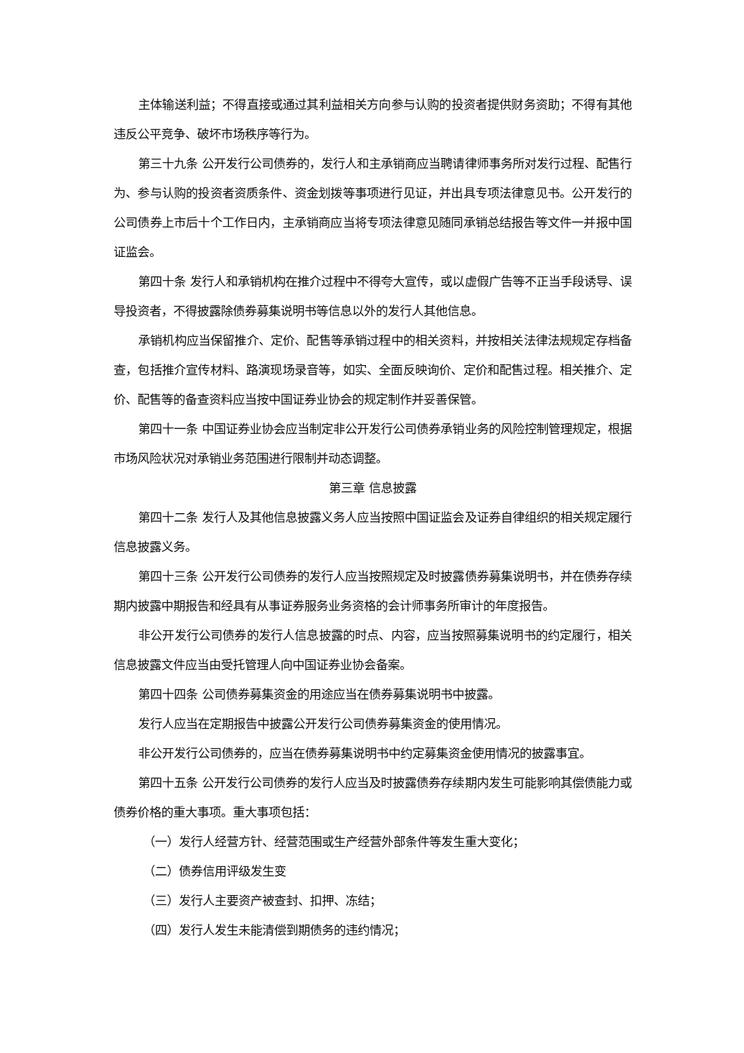主体输送利益；不得直接或通过其利益相关方向参与认购的投资者提供财务资助；不得有其他违反公平竞争、破坏市场秩序等行为。
第三十九条 公开发行公司债券的，发行人和主承销商应当聘请律师事务所对发行过程、配售行为、参与认购的投资者资质条件、资金划拨等事项进行见证，并出具专项法律意见书。公开发行的公司债券上市后十个工作日内，主承销商应当将专项法律意见随同承销总结报告等文件一并报中国证监会。
第四十条 发行人和承销机构在推介过程中不得夸大宣传，或以虚假广告等不正当手段诱导、误导投资者，不得披露除债券募集说明书等信息以外的发行人其他信息。
承销机构应当保留推介、定价、配售等承销过程中的相关资料，并按相关法律法规规定存档备查，包括推介宣传材料、路演现场录音等，如实、全面反映询价、定价和配售过程。相关推介、定价、配售等的备查资料应当按中国证券业协会的规定制作并妥善保管。
第四十一条 中国证券业协会应当制定非公开发行公司债券承销业务的风险控制管理规定，根据市场风险状况对承销业务范围进行限制并动态调整。
第三章 信息披露
第四十二条 发行人及其他信息披露义务人应当按照中国证监会及证券自律组织的相关规定履行信息披露义务。
第四十三条 公开发行公司债券的发行人应当按照规定及时披露债券募集说明书，并在债券存续期内披露中期报告和经具有从事证券服务业务资格的会计师事务所审计的年度报告。
非公开发行公司债券的发行人信息披露的时点、内容，应当按照募集说明书的约定履行，相关信息披露文件应当由受托管理人向中国证券业协会备案。
第四十四条 公司债券募集资金的用途应当在债券募集说明书中披露。
发行人应当在定期报告中披露公开发行公司债券募集资金的使用情况。
非公开发行公司债券的，应当在债券募集说明书中约定募集资金使用情况的披露事宜。
第四十五条 公开发行公司债券的发行人应当及时披露债券存续期内发生可能影响其偿债能力或债券价格的重大事项。重大事项包括：
（一）发行人经营方针、经营范围或生产经营外部条件等发生重大变化；
（二）债券信用评级发生变
（三）发行人主要资产被查封、扣押、冻结；
（四）发行人发生未能清偿到期债务的违约情况；